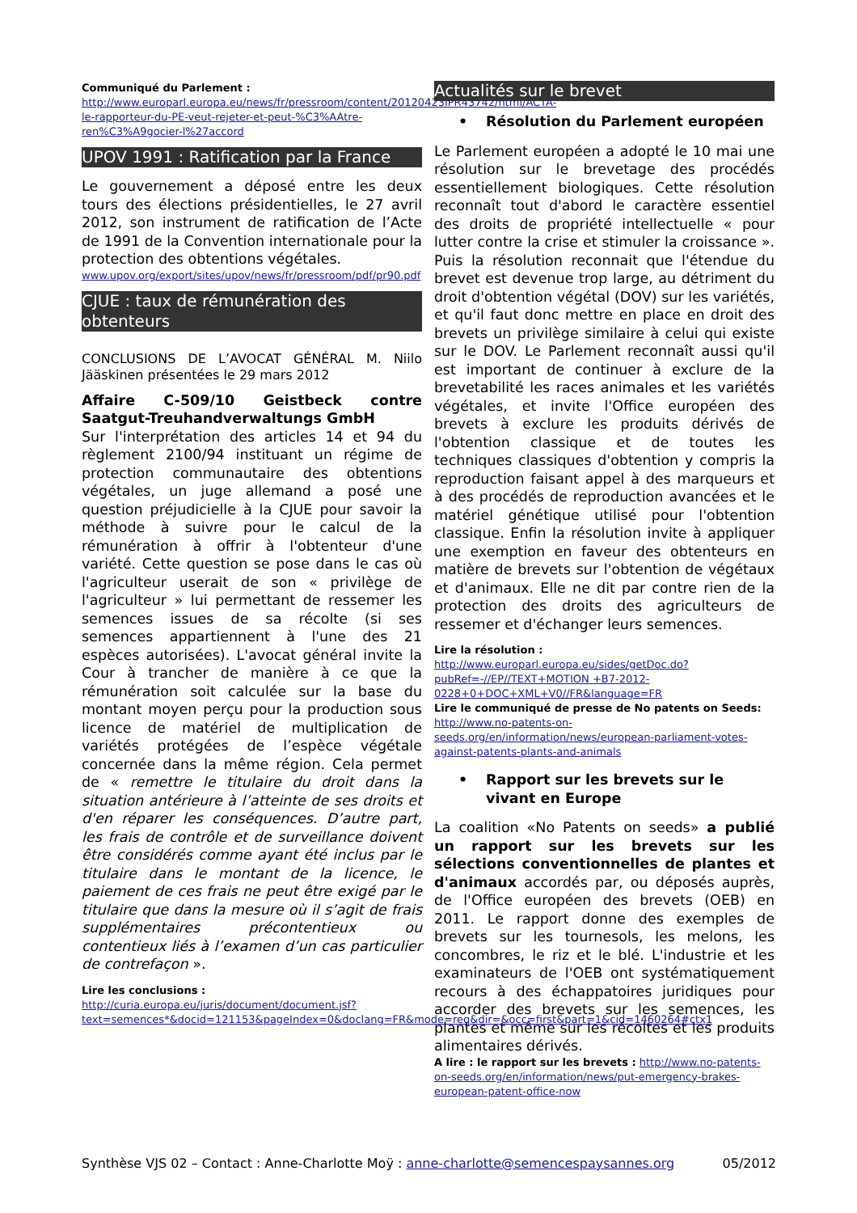Communiqué du Parlement :
http://www.europarl.europa.eu/news/fr/pressroom/content/20120423IPR43742/html/ACTA-le-rapporteur-du-PE-veut-rejeter-et-peut-%C3%AAtre-ren%C3%A9gocier-l%27accord
UPOV 1991 : Ratification par la France
Le gouvernement a déposé entre les deux tours des élections présidentielles, le 27 avril 2012, son instrument de ratification de l’Acte de 1991 de la Convention internationale pour la protection des obtentions végétales.
www.upov.org/export/sites/upov/news/fr/pressroom/pdf/pr90.pdf
CJUE : taux de rémunération des obtenteurs
CONCLUSIONS DE L’AVOCAT GÉNÉRAL M. Niilo Jääskinen présentées le 29 mars 2012
Affaire C-509/10 Geistbeck contre Saatgut-Treuhandverwaltungs GmbH
Sur l'interprétation des articles 14 et 94 du règlement 2100/94 instituant un régime de protection communautaire des obtentions végétales, un juge allemand a posé une question préjudicielle à la CJUE pour savoir la méthode à suivre pour le calcul de la rémunération à offrir à l'obtenteur d'une variété. Cette question se pose dans le cas où l'agriculteur userait de son « privilège de l'agriculteur » lui permettant de ressemer les semences issues de sa récolte (si ses semences appartiennent à l'une des 21 espèces autorisées). L'avocat général invite la Cour à trancher de manière à ce que la rémunération soit calculée sur la base du montant moyen perçu pour la production sous licence de matériel de multiplication de variétés protégées de l’espèce végétale concernée dans la même région. Cela permet de « remettre le titulaire du droit dans la situation antérieure à l’atteinte de ses droits et d'en réparer les conséquences. D’autre part, les frais de contrôle et de surveillance doivent être considérés comme ayant été inclus par le titulaire dans le montant de la licence, le paiement de ces frais ne peut être exigé par le titulaire que dans la mesure où il s’agit de frais supplémentaires précontentieux ou contentieux liés à l’examen d’un cas particulier de contrefaçon ».
Lire les conclusions :
http://curia.europa.eu/juris/document/document.jsf?text=semences*&docid=121153&pageIndex=0&doclang=FR&mode=req&dir=&occ=first&part=1&cid=1460264#ctx1
Actualités sur le brevet
• Résolution du Parlement européen
Le Parlement européen a adopté le 10 mai une résolution sur le brevetage des procédés essentiellement biologiques. Cette résolution reconnaît tout d'abord le caractère essentiel des droits de propriété intellectuelle « pour lutter contre la crise et stimuler la croissance ». Puis la résolution reconnait que l'étendue du brevet est devenue trop large, au détriment du droit d'obtention végétal (DOV) sur les variétés, et qu'il faut donc mettre en place en droit des brevets un privilège similaire à celui qui existe sur le DOV. Le Parlement reconnaît aussi qu'il est important de continuer à exclure de la brevetabilité les races animales et les variétés végétales, et invite l'Office européen des brevets à exclure les produits dérivés de l'obtention classique et de toutes les techniques classiques d'obtention y compris la reproduction faisant appel à des marqueurs et à des procédés de reproduction avancées et le matériel génétique utilisé pour l'obtention classique. Enfin la résolution invite à appliquer une exemption en faveur des obtenteurs en matière de brevets sur l'obtention de végétaux et d'animaux. Elle ne dit par contre rien de la protection des droits des agriculteurs de ressemer et d'échanger leurs semences.
Lire la résolution :
http://www.europarl.europa.eu/sides/getDoc.do?pubRef=-//EP//TEXT+MOTION +B7-2012-0228+0+DOC+XML+V0//FR&language=FR
Lire le communiqué de presse de No patents on Seeds: http://www.no-patents-on-seeds.org/en/information/news/european-parliament-votes-against-patents-plants-and-animals
• Rapport sur les brevets sur le vivant en Europe
La coalition «No Patents on seeds» a publié un rapport sur les brevets sur les sélections conventionnelles de plantes et d'animaux accordés par, ou déposés auprès, de l'Office européen des brevets (OEB) en 2011. Le rapport donne des exemples de brevets sur les tournesols, les melons, les concombres, le riz et le blé. L'industrie et les examinateurs de l'OEB ont systématiquement recours à des échappatoires juridiques pour accorder des brevets sur les semences, les plantes et même sur les récoltes et les produits alimentaires dérivés.
A lire : le rapport sur les brevets : http://www.no-patents-on-seeds.org/en/information/news/put-emergency-brakes-european-patent-office-now
Synthèse VJS 02 – Contact : Anne-Charlotte Moÿ : anne-charlotte@semencespaysannes.org 05/2012